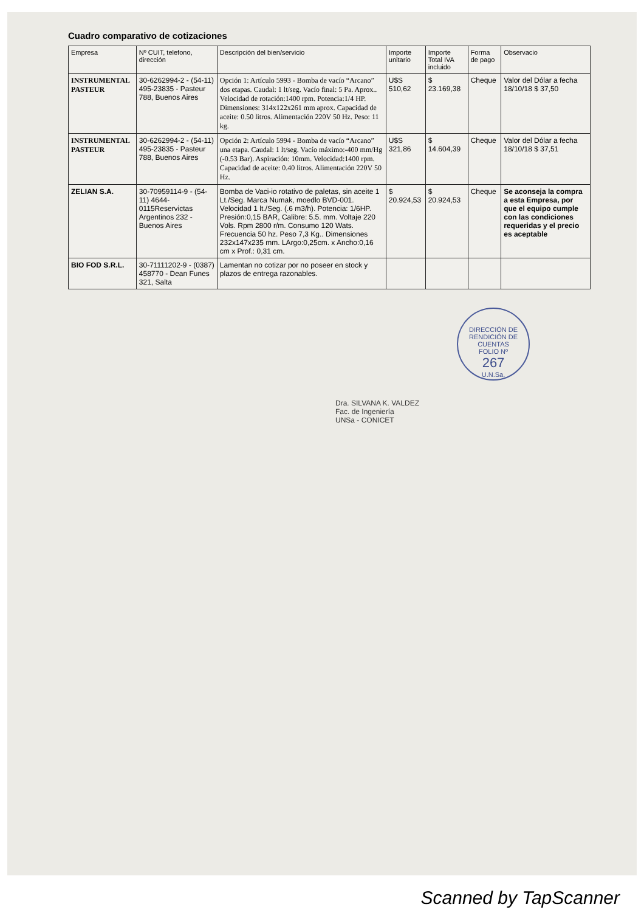Cuadro comparativo de cotizaciones
| Empresa | Nº CUIT, telefono, dirección | Descripción del bien/servicio | Importe unitario | Importe Total IVA incluido | Forma de pago | Observacio |
| --- | --- | --- | --- | --- | --- | --- |
| INSTRUMENTAL PASTEUR | 30-6262994-2 - (54-11) 495-23835 - Pasteur 788, Buenos Aires | Opción 1: Artículo 5993 - Bomba de vacío “Arcano” dos etapas. Caudal: 1 lt/seg. Vacío final: 5 Pa. Aprox.. Velocidad de rotación:1400 rpm. Potencia:1/4 HP. Dimensiones: 314x122x261 mm aprox. Capacidad de aceite: 0.50 litros. Alimentación 220V 50 Hz. Peso: 11 kg. | U$S 510,62 | $ 23.169,38 | Cheque | Valor del Dólar a fecha 18/10/18 $ 37,50 |
| INSTRUMENTAL PASTEUR | 30-6262994-2 - (54-11) 495-23835 - Pasteur 788, Buenos Aires | Opción 2: Artículo 5994 - Bomba de vacío “Arcano” una etapa. Caudal: 1 lt/seg. Vacío máximo:-400 mm/Hg (-0.53 Bar). Aspiración: 10mm. Velocidad:1400 rpm. Capacidad de aceite: 0.40 litros. Alimentación 220V 50 Hz. | U$S 321,86 | $ 14.604,39 | Cheque | Valor del Dólar a fecha 18/10/18 $ 37,51 |
| ZELIAN S.A. | 30-70959114-9 - (54-11) 4644-0115Reservictas Argentinos 232 - Buenos Aires | Bomba de Vaci-io rotativo de paletas, sin aceite 1 Lt./Seg. Marca Numak, moedlo BVD-001. Velocidad 1 lt./Seg. (.6 m3/h). Potencia: 1/6HP. Presión:0,15 BAR, Calibre: 5.5. mm. Voltaje 220 Vols. Rpm 2800 r/m. Consumo 120 Wats. Frecuencia 50 hz. Peso 7,3 Kg.. Dimensiones 232x147x235 mm. LArgo:0,25cm. x Ancho:0,16 cm x Prof.: 0,31 cm. | $ 20.924,53 | $ 20.924,53 | Cheque | Se aconseja la compra a esta Empresa, por que el equipo cumple con las condiciones requeridas y el precio es aceptable |
| BIO FOD S.R.L. | 30-71111202-9 - (0387) 458770 - Dean Funes 321, Salta | Lamentan no cotizar por no poseer en stock y plazos de entrega razonables. | | | | |
DIRECCIÓN DE RENDICIÓN DE CUENTAS
FOLIO Nº
267
U.N.Sa.
Dra. SILVANA K. VALDEZ
Fac. de Ingeniería
UNSa - CONICET
Scanned by TapScanner